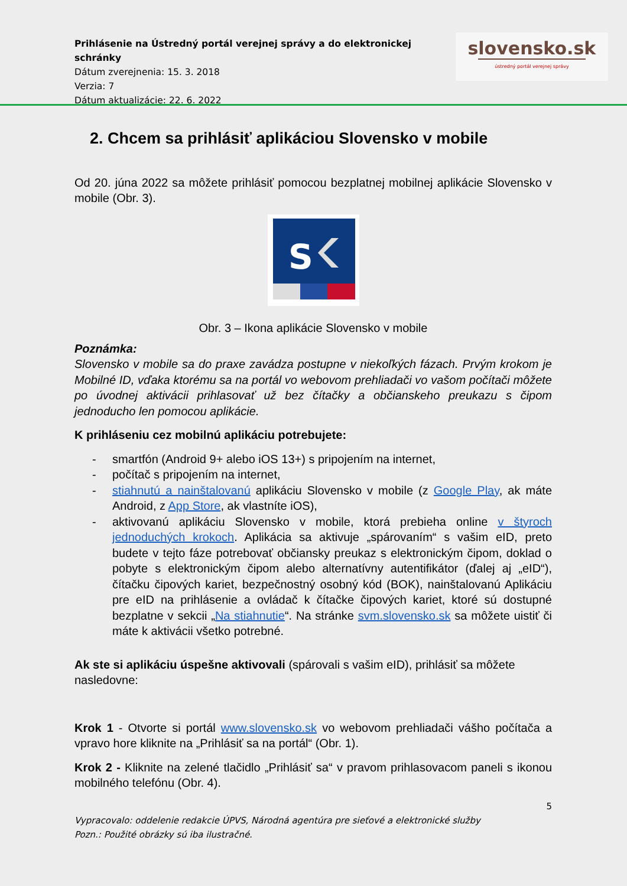Prihlásenie na Ústredný portál verejnej správy a do elektronickej schránky
Dátum zverejnenia: 15. 3. 2018
Verzia: 7
Dátum aktualizácie: 22. 6. 2022
slovensko.sk
ústredný portál verejnej správy
2. Chcem sa prihlásiť aplikáciou Slovensko v mobile
Od 20. júna 2022 sa môžete prihlásiť pomocou bezplatnej mobilnej aplikácie Slovensko v mobile (Obr. 3).
S
Obr. 3 – Ikona aplikácie Slovensko v mobile
Poznámka:
Slovensko v mobile sa do praxe zavádza postupne v niekoľkých fázach. Prvým krokom je Mobilné ID, vďaka ktorému sa na portál vo webovom prehliadači vo vašom počítači môžete po úvodnej aktivácii prihlasovať už bez čítačky a občianskeho preukazu s čipom jednoducho len pomocou aplikácie.
K prihláseniu cez mobilnú aplikáciu potrebujete:
- smartfón (Android 9+ alebo iOS 13+) s pripojením na internet,
- počítač s pripojením na internet,
- stiahnutú a nainštalovanú aplikáciu Slovensko v mobile (z Google Play, ak máte Android, z App Store, ak vlastníte iOS),
- aktivovanú aplikáciu Slovensko v mobile, ktorá prebieha online v štyroch jednoduchých krokoch. Aplikácia sa aktivuje „spárovaním“ s vašim eID, preto budete v tejto fáze potrebovať občiansky preukaz s elektronickým čipom, doklad o pobyte s elektronickým čipom alebo alternatívny autentifikátor (ďalej aj „eID“), čítačku čipových kariet, bezpečnostný osobný kód (BOK), nainštalovanú Aplikáciu pre eID na prihlásenie a ovládač k čítačke čipových kariet, ktoré sú dostupné bezplatne v sekcii „Na stiahnutie“. Na stránke svm.slovensko.sk sa môžete uistiť či máte k aktivácii všetko potrebné.
Ak ste si aplikáciu úspešne aktivovali (spárovali s vašim eID), prihlásiť sa môžete nasledovne:
Krok 1 - Otvorte si portál www.slovensko.sk vo webovom prehliadači vášho počítača a vpravo hore kliknite na „Prihlásiť sa na portál“ (Obr. 1).
Krok 2 - Kliknite na zelené tlačidlo „Prihlásiť sa“ v pravom prihlasovacom paneli s ikonou mobilného telefónu (Obr. 4).
5
Vypracovalo: oddelenie redakcie ÚPVS, Národná agentúra pre sieťové a elektronické služby
Pozn.: Použité obrázky sú iba ilustračné.